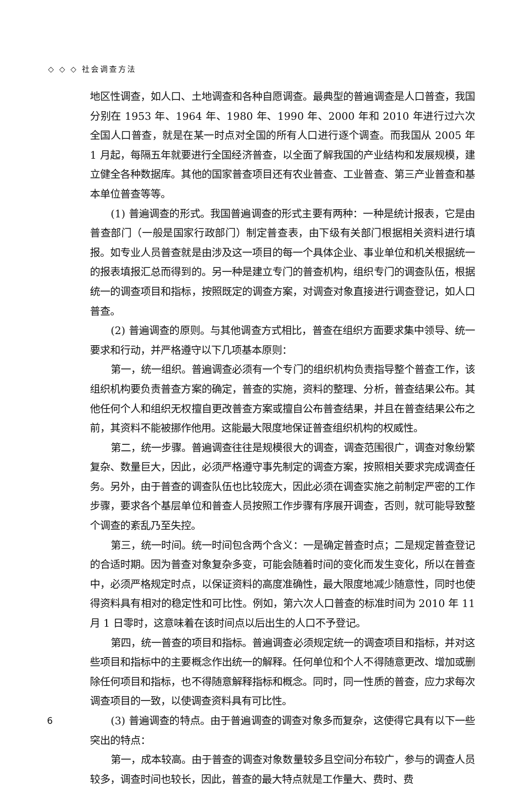◇ ◇ ◇ 社会调查方法
地区性调查，如人口、土地调查和各种自愿调查。最典型的普遍调查是人口普查，我国分别在 1953 年、1964 年、1980 年、1990 年、2000 年和 2010 年进行过六次全国人口普查，就是在某一时点对全国的所有人口进行逐个调查。而我国从 2005 年 1 月起，每隔五年就要进行全国经济普查，以全面了解我国的产业结构和发展规模，建立健全各种数据库。其他的国家普查项目还有农业普查、工业普查、第三产业普查和基本单位普查等等。
(1) 普遍调查的形式。我国普遍调查的形式主要有两种：一种是统计报表，它是由普查部门（一般是国家行政部门）制定普查表，由下级有关部门根据相关资料进行填报。如专业人员普查就是由涉及这一项目的每一个具体企业、事业单位和机关根据统一的报表填报汇总而得到的。另一种是建立专门的普查机构，组织专门的调查队伍，根据统一的调查项目和指标，按照既定的调查方案，对调查对象直接进行调查登记，如人口普查。
(2) 普遍调查的原则。与其他调查方式相比，普查在组织方面要求集中领导、统一要求和行动，并严格遵守以下几项基本原则：
第一，统一组织。普遍调查必须有一个专门的组织机构负责指导整个普查工作，该组织机构要负责普查方案的确定，普查的实施，资料的整理、分析，普查结果公布。其他任何个人和组织无权擅自更改普查方案或擅自公布普查结果，并且在普查结果公布之前，其资料不能被挪作他用。这能最大限度地保证普查组织机构的权威性。
第二，统一步骤。普遍调查往往是规模很大的调查，调查范围很广，调查对象纷繁复杂、数量巨大，因此，必须严格遵守事先制定的调查方案，按照相关要求完成调查任务。另外，由于普查的调查队伍也比较庞大，因此必须在调查实施之前制定严密的工作步骤，要求各个基层单位和普查人员按照工作步骤有序展开调查，否则，就可能导致整个调查的紊乱乃至失控。
第三，统一时间。统一时间包含两个含义：一是确定普查时点；二是规定普查登记的合适时期。因为普查对象复杂多变，可能会随着时间的变化而发生变化，所以在普查中，必须严格规定时点，以保证资料的高度准确性，最大限度地减少随意性，同时也使得资料具有相对的稳定性和可比性。例如，第六次人口普查的标准时间为 2010 年 11 月 1 日零时，这意味着在该时间点以后出生的人口不予登记。
第四，统一普查的项目和指标。普遍调查必须规定统一的调查项目和指标，并对这些项目和指标中的主要概念作出统一的解释。任何单位和个人不得随意更改、增加或删除任何项目和指标，也不得随意解释指标和概念。同时，同一性质的普查，应力求每次调查项目的一致，以使调查资料具有可比性。
(3) 普遍调查的特点。由于普遍调查的调查对象多而复杂，这使得它具有以下一些突出的特点：
第一，成本较高。由于普查的调查对象数量较多且空间分布较广，参与的调查人员较多，调查时间也较长，因此，普查的最大特点就是工作量大、费时、费
6